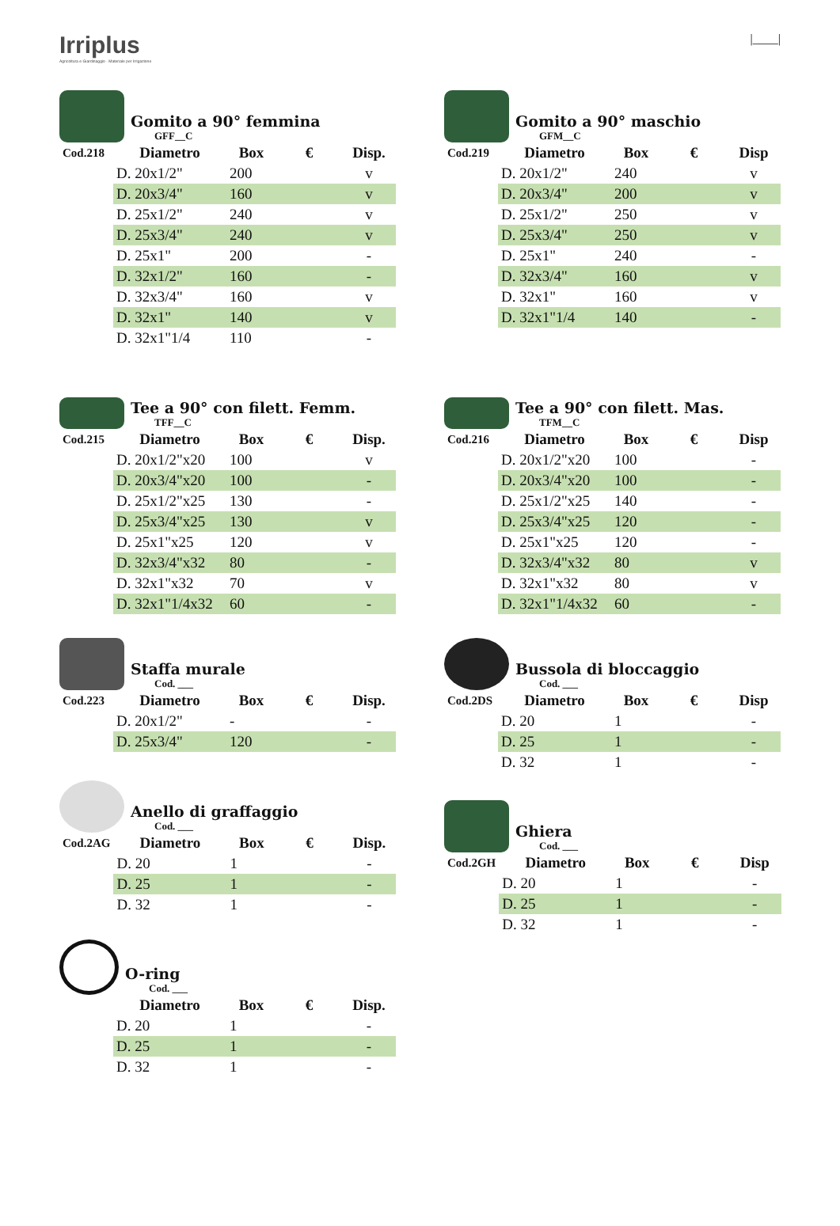Irriplus
Agricoltura e Giardinaggio · Materiale per Irrigazione
|____|
Gomito a 90° femmina
GFF__C
| Cod.218 | Diametro | Box | € | Disp. |
| --- | --- | --- | --- | --- |
| | D. 20x1/2" | 200 | | v |
| | D. 20x3/4" | 160 | | v |
| | D. 25x1/2" | 240 | | v |
| | D. 25x3/4" | 240 | | v |
| | D. 25x1" | 200 | | - |
| | D. 32x1/2" | 160 | | - |
| | D. 32x3/4" | 160 | | v |
| | D. 32x1" | 140 | | v |
| | D. 32x1"1/4 | 110 | | - |
Gomito a 90° maschio
GFM__C
| Cod.219 | Diametro | Box | € | Disp |
| --- | --- | --- | --- | --- |
| | D. 20x1/2" | 240 | | v |
| | D. 20x3/4" | 200 | | v |
| | D. 25x1/2" | 250 | | v |
| | D. 25x3/4" | 250 | | v |
| | D. 25x1" | 240 | | - |
| | D. 32x3/4" | 160 | | v |
| | D. 32x1" | 160 | | v |
| | D. 32x1"1/4 | 140 | | - |
Tee a 90° con filett. Femm.
TFF__C
| Cod.215 | Diametro | Box | € | Disp. |
| --- | --- | --- | --- | --- |
| | D. 20x1/2"x20 | 100 | | v |
| | D. 20x3/4"x20 | 100 | | - |
| | D. 25x1/2"x25 | 130 | | - |
| | D. 25x3/4"x25 | 130 | | v |
| | D. 25x1"x25 | 120 | | v |
| | D. 32x3/4"x32 | 80 | | - |
| | D. 32x1"x32 | 70 | | v |
| | D. 32x1"1/4x32 | 60 | | - |
Tee a 90° con filett. Mas.
TFM__C
| Cod.216 | Diametro | Box | € | Disp |
| --- | --- | --- | --- | --- |
| | D. 20x1/2"x20 | 100 | | - |
| | D. 20x3/4"x20 | 100 | | - |
| | D. 25x1/2"x25 | 140 | | - |
| | D. 25x3/4"x25 | 120 | | - |
| | D. 25x1"x25 | 120 | | - |
| | D. 32x3/4"x32 | 80 | | v |
| | D. 32x1"x32 | 80 | | v |
| | D. 32x1"1/4x32 | 60 | | - |
Staffa murale
Cod. ___
| Cod.223 | Diametro | Box | € | Disp. |
| --- | --- | --- | --- | --- |
| | D. 20x1/2" | - | | - |
| | D. 25x3/4" | 120 | | - |
Bussola di bloccaggio
Cod. ___
| Cod.2DS | Diametro | Box | € | Disp |
| --- | --- | --- | --- | --- |
| | D. 20 | 1 | | - |
| | D. 25 | 1 | | - |
| | D. 32 | 1 | | - |
Anello di graffaggio
Cod. ___
| Cod.2AG | Diametro | Box | € | Disp. |
| --- | --- | --- | --- | --- |
| | D. 20 | 1 | | - |
| | D. 25 | 1 | | - |
| | D. 32 | 1 | | - |
Ghiera
Cod. ___
| Cod.2GH | Diametro | Box | € | Disp |
| --- | --- | --- | --- | --- |
| | D. 20 | 1 | | - |
| | D. 25 | 1 | | - |
| | D. 32 | 1 | | - |
O-ring
Cod. ___
| | Diametro | Box | € | Disp. |
| --- | --- | --- | --- | --- |
| | D. 20 | 1 | | - |
| | D. 25 | 1 | | - |
| | D. 32 | 1 | | - |